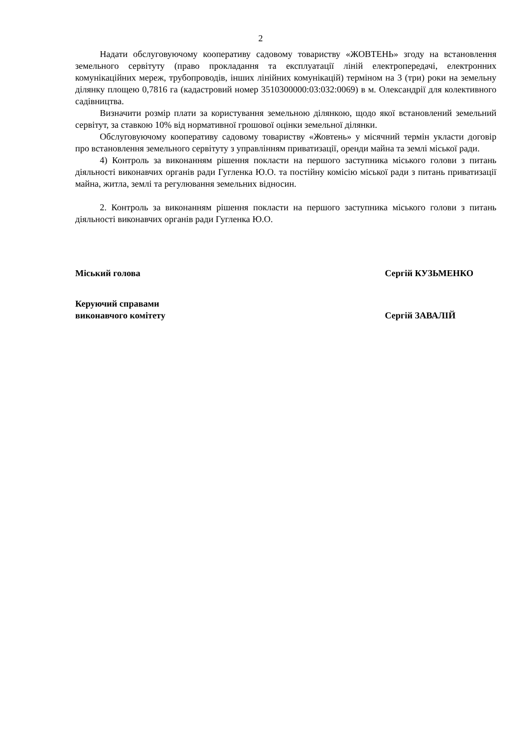2
Надати обслуговуючому кооперативу садовому товариству «ЖОВТЕНЬ» згоду на встановлення земельного сервітуту (право прокладання та експлуатації ліній електропередачі, електронних комунікаційних мереж, трубопроводів, інших лінійних комунікацій) терміном на 3 (три) роки на земельну ділянку площею 0,7816 га (кадастровий номер 3510300000:03:032:0069) в м. Олександрії для колективного садівництва.
Визначити розмір плати за користування земельною ділянкою, щодо якої встановлений земельний сервітут, за ставкою 10% від нормативної грошової оцінки земельної ділянки.
Обслуговуючому кооперативу садовому товариству «Жовтень» у місячний термін укласти договір про встановлення земельного сервітуту з управлінням приватизації, оренди майна та землі міської ради.
4) Контроль за виконанням рішення покласти на першого заступника міського голови з питань діяльності виконавчих органів ради Гугленка Ю.О. та постійну комісію міської ради з питань приватизації майна, житла, землі та регулювання земельних відносин.
2. Контроль за виконанням рішення покласти на першого заступника міського голови з питань діяльності виконавчих органів ради Гугленка Ю.О.
Міський голова Сергій КУЗЬМЕНКО
Керуючий справами
виконавчого комітету
Сергій ЗАВАЛІЙ